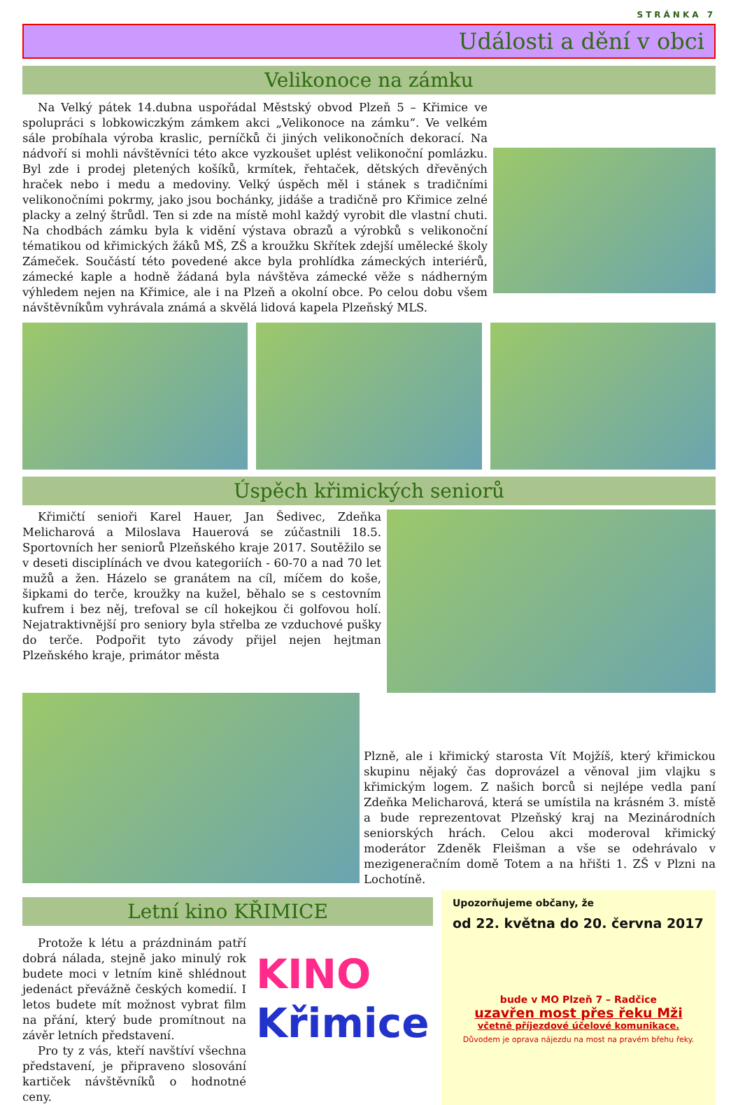STRÁNKA 7
Události a dění v obci
Velikonoce na zámku
Na Velký pátek 14.dubna uspořádal Městský obvod Plzeň 5 – Křimice ve spolupráci s lobkowiczkým zámkem akci „Velikonoce na zámku“. Ve velkém sále probíhala výroba kraslic, perníčků či jiných velikonočních dekorací. Na nádvoří si mohli návštěvníci této akce vyzkoušet uplést velikonoční pomlázku. Byl zde i prodej pletených košíků, krmítek, řehtaček, dětských dřevěných hraček nebo i medu a medoviny. Velký úspěch měl i stánek s tradičními velikonočními pokrmy, jako jsou bochánky, jidáše a tradičně pro Křimice zelné placky a zelný štrůdl. Ten si zde na místě mohl každý vyrobit dle vlastní chuti. Na chodbách zámku byla k vidění výstava obrazů a výrobků s velikonoční tématikou od křimických žáků MŠ, ZŠ a kroužku Skřítek zdejší umělecké školy Zámeček. Součástí této povedené akce byla prohlídka zámeckých interiérů, zámecké kaple a hodně žádaná byla návštěva zámecké věže s nádherným výhledem nejen na Křimice, ale i na Plzeň a okolní obce. Po celou dobu všem návštěvníkům vyhrávala známá a skvělá lidová kapela Plzeňský MLS.
Úspěch křimických seniorů
Křimičtí senioři Karel Hauer, Jan Šedivec, Zdeňka Melicharová a Miloslava Hauerová se zúčastnili 18.5. Sportovních her seniorů Plzeňského kraje 2017. Soutěžilo se v deseti disciplínách ve dvou kategoriích - 60-70 a nad 70 let mužů a žen. Házelo se granátem na cíl, míčem do koše, šipkami do terče, kroužky na kužel, běhalo se s cestovním kufrem i bez něj, trefoval se cíl hokejkou či golfovou holí. Nejatraktivnější pro seniory byla střelba ze vzduchové pušky do terče. Podpořit tyto závody přijel nejen hejtman Plzeňského kraje, primátor města
Plzně, ale i křimický starosta Vít Mojžíš, který křimickou skupinu nějaký čas doprovázel a věnoval jim vlajku s křimickým logem. Z našich borců si nejlépe vedla paní Zdeňka Melicharová, která se umístila na krásném 3. místě a bude reprezentovat Plzeňský kraj na Mezinárodních seniorských hrách. Celou akci moderoval křimický moderátor Zdeněk Fleišman a vše se odehrávalo v mezigeneračním domě Totem a na hřišti 1. ZŠ v Plzni na Lochotíně.
Letní kino KŘIMICE
Protože k létu a prázdninám patří dobrá nálada, stejně jako minulý rok budete moci v letním kině shlédnout jedenáct převážně českých komedií. I letos budete mít možnost vybrat film na přání, který bude promítnout na závěr letních představení.
Pro ty z vás, kteří navštíví všechna představení, je připraveno slosování kartiček návštěvníků o hodnotné ceny.
KINO
Křimice
Upozorňujeme občany, že
od 22. května do 20. června 2017
bude v MO Plzeň 7 – Radčice
uzavřen most přes řeku Mži
včetně příjezdové účelové komunikace.
Důvodem je oprava nájezdu na most na pravém břehu řeky.